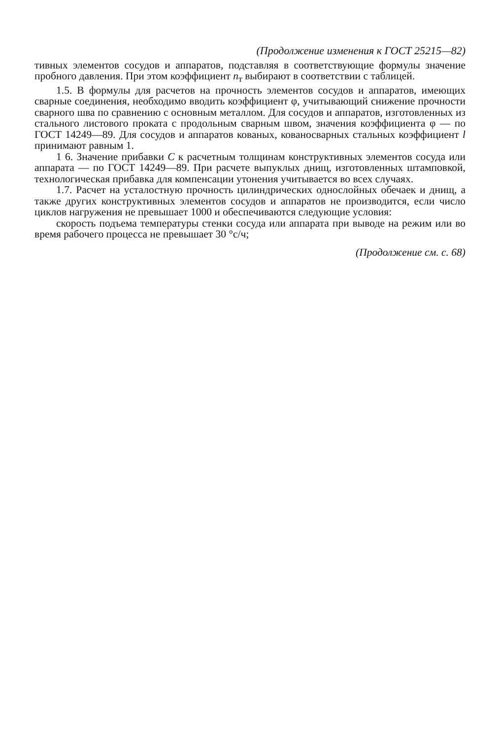(Продолжение изменения к ГОСТ 25215—82)
тивных элементов сосудов и аппаратов, подставляя в соответствующие формулы значение пробного давления. При этом коэффициент n<sub>т</sub> выбирают в соответствии с таблицей.
1.5. В формулы для расчетов на прочность элементов сосудов и аппаратов, имеющих сварные соединения, необходимо вводить коэффициент φ, учитывающий снижение прочности сварного шва по сравнению с основным металлом. Для сосудов и аппаратов, изготовленных из стального листового проката с продольным сварным швом, значения коэффициента φ — по ГОСТ 14249—89. Для сосудов и аппаратов кованых, кованосварных стальных коэффициент l принимают равным 1.
1 6. Значение прибавки C к расчетным толщинам конструктивных элементов сосуда или аппарата — по ГОСТ 14249—89. При расчете выпуклых днищ, изготовленных штамповкой, технологическая прибавка для компенсации утонения учитывается во всех случаях.
1.7. Расчет на усталостную прочность цилиндрических однослойных обечаек и днищ, а также других конструктивных элементов сосудов и аппаратов не производится, если число циклов нагружения не превышает 1000 и обеспечиваются следующие условия:
скорость подъема температуры стенки сосуда или аппарата при выводе на режим или во время рабочего процесса не превышает 30 °с/ч;
(Продолжение см. с. 68)